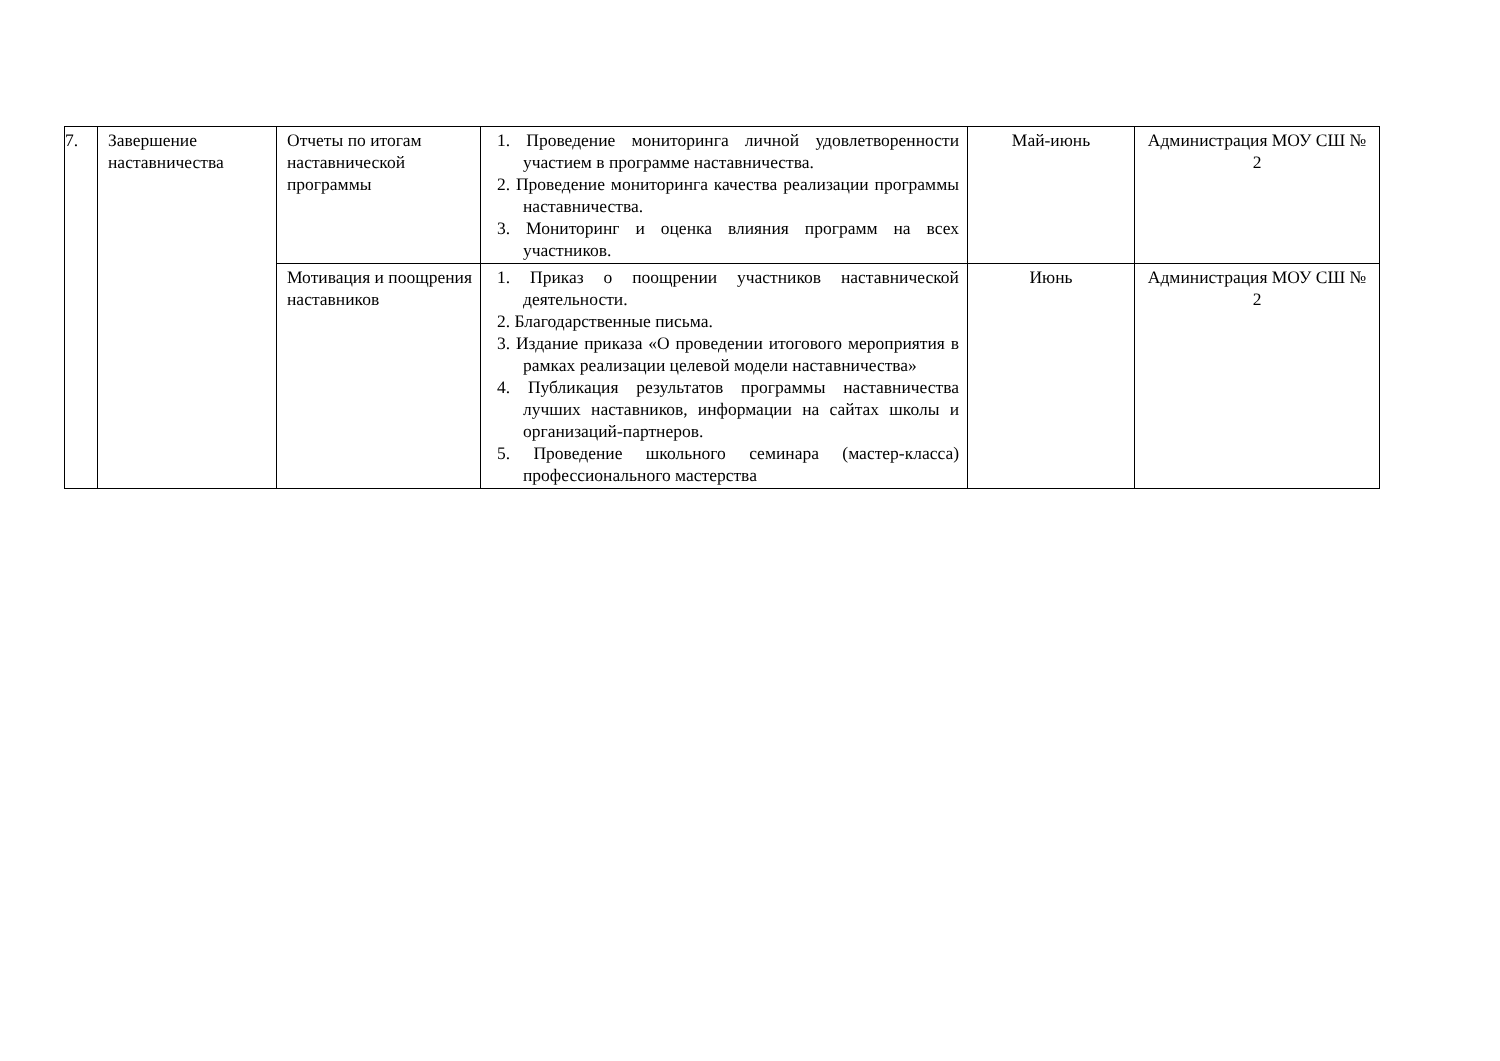| 7. | Завершение наставничества | Отчеты по итогам наставнической программы | 1. Проведение мониторинга личной удовлетворенности участием в программе наставничества. 2. Проведение мониторинга качества реализации программы наставничества. 3. Мониторинг и оценка влияния программ на всех участников. | Май-июнь | Администрация МОУ СШ № 2 |
| | | Мотивация и поощрения наставников | 1. Приказ о поощрении участников наставнической деятельности. 2. Благодарственные письма. 3. Издание приказа «О проведении итогового мероприятия в рамках реализации целевой модели наставничества» 4. Публикация результатов программы наставничества лучших наставников, информации на сайтах школы и организаций-партнеров. 5. Проведение школьного семинара (мастер-класса) профессионального мастерства | Июнь | Администрация МОУ СШ № 2 |